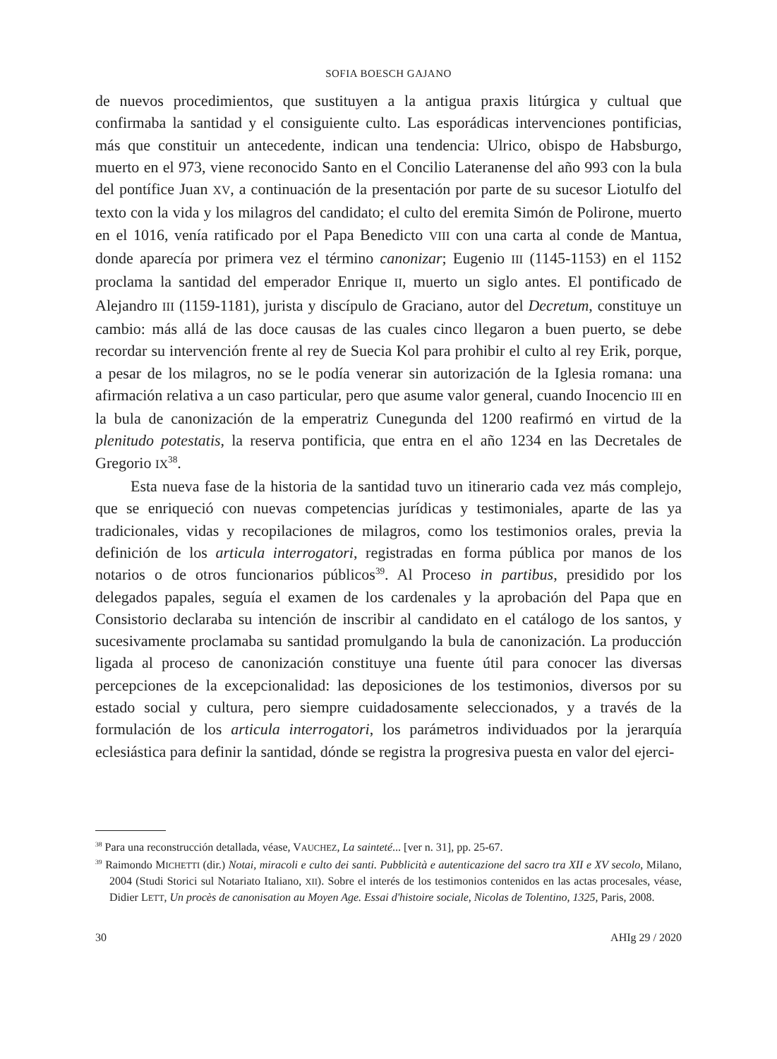SOFIA BOESCH GAJANO
de nuevos procedimientos, que sustituyen a la antigua praxis litúrgica y cultual que confirmaba la santidad y el consiguiente culto. Las esporádicas intervenciones pontificias, más que constituir un antecedente, indican una tendencia: Ulrico, obispo de Habsburgo, muerto en el 973, viene reconocido Santo en el Concilio Lateranense del año 993 con la bula del pontífice Juan XV, a continuación de la presentación por parte de su sucesor Liotulfo del texto con la vida y los milagros del candidato; el culto del eremita Simón de Polirone, muerto en el 1016, venía ratificado por el Papa Benedicto VIII con una carta al conde de Mantua, donde aparecía por primera vez el término canonizar; Eugenio III (1145-1153) en el 1152 proclama la santidad del emperador Enrique II, muerto un siglo antes. El pontificado de Alejandro III (1159-1181), jurista y discípulo de Graciano, autor del Decretum, constituye un cambio: más allá de las doce causas de las cuales cinco llegaron a buen puerto, se debe recordar su intervención frente al rey de Suecia Kol para prohibir el culto al rey Erik, porque, a pesar de los milagros, no se le podía venerar sin autorización de la Iglesia romana: una afirmación relativa a un caso particular, pero que asume valor general, cuando Inocencio III en la bula de canonización de la emperatriz Cunegunda del 1200 reafirmó en virtud de la plenitudo potestatis, la reserva pontificia, que entra en el año 1234 en las Decretales de Gregorio IX<sup>38</sup>.
Esta nueva fase de la historia de la santidad tuvo un itinerario cada vez más complejo, que se enriqueció con nuevas competencias jurídicas y testimoniales, aparte de las ya tradicionales, vidas y recopilaciones de milagros, como los testimonios orales, previa la definición de los articula interrogatori, registradas en forma pública por manos de los notarios o de otros funcionarios públicos<sup>39</sup>. Al Proceso in partibus, presidido por los delegados papales, seguía el examen de los cardenales y la aprobación del Papa que en Consistorio declaraba su intención de inscribir al candidato en el catálogo de los santos, y sucesivamente proclamaba su santidad promulgando la bula de canonización. La producción ligada al proceso de canonización constituye una fuente útil para conocer las diversas percepciones de la excepcionalidad: las deposiciones de los testimonios, diversos por su estado social y cultura, pero siempre cuidadosamente seleccionados, y a través de la formulación de los articula interrogatori, los parámetros individuados por la jerarquía eclesiástica para definir la santidad, dónde se registra la progresiva puesta en valor del ejerci-
<sup>38</sup> Para una reconstrucción detallada, véase, VAUCHEZ, La sainteté... [ver n. 31], pp. 25-67.
<sup>39</sup> Raimondo MICHETTI (dir.) Notai, miracoli e culto dei santi. Pubblicità e autenticazione del sacro tra XII e XV secolo, Milano, 2004 (Studi Storici sul Notariato Italiano, XII). Sobre el interés de los testimonios contenidos en las actas procesales, véase, Didier LETT, Un procès de canonisation au Moyen Age. Essai d'histoire sociale, Nicolas de Tolentino, 1325, Paris, 2008.
30 AHIg 29 / 2020